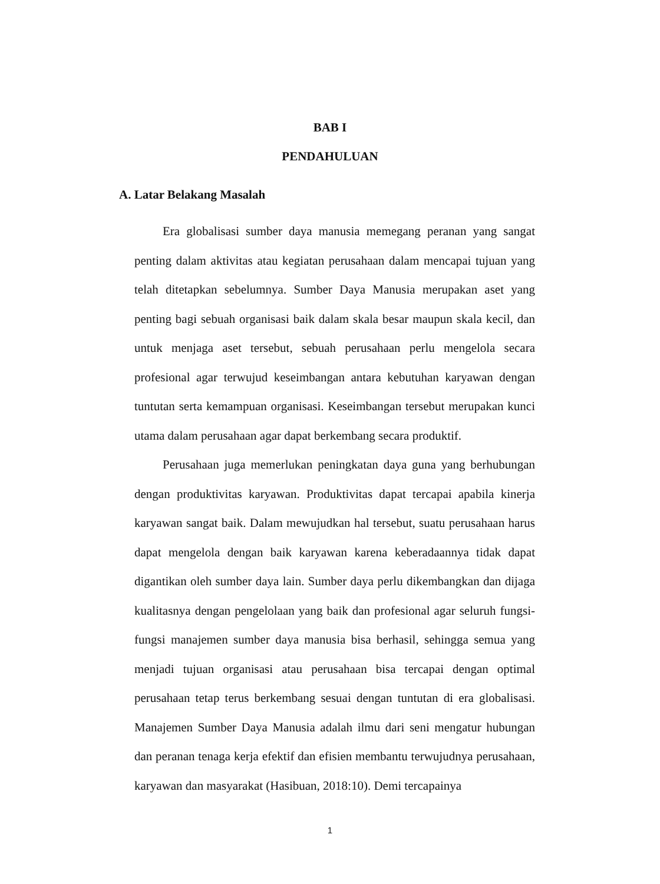BAB I
PENDAHULUAN
A. Latar Belakang Masalah
Era globalisasi sumber daya manusia memegang peranan yang sangat penting dalam aktivitas atau kegiatan perusahaan dalam mencapai tujuan yang telah ditetapkan sebelumnya. Sumber Daya Manusia merupakan aset yang penting bagi sebuah organisasi baik dalam skala besar maupun skala kecil, dan untuk menjaga aset tersebut, sebuah perusahaan perlu mengelola secara profesional agar terwujud keseimbangan antara kebutuhan karyawan dengan tuntutan serta kemampuan organisasi. Keseimbangan tersebut merupakan kunci utama dalam perusahaan agar dapat berkembang secara produktif.
Perusahaan juga memerlukan peningkatan daya guna yang berhubungan dengan produktivitas karyawan. Produktivitas dapat tercapai apabila kinerja karyawan sangat baik. Dalam mewujudkan hal tersebut, suatu perusahaan harus dapat mengelola dengan baik karyawan karena keberadaannya tidak dapat digantikan oleh sumber daya lain. Sumber daya perlu dikembangkan dan dijaga kualitasnya dengan pengelolaan yang baik dan profesional agar seluruh fungsi-fungsi manajemen sumber daya manusia bisa berhasil, sehingga semua yang menjadi tujuan organisasi atau perusahaan bisa tercapai dengan optimal perusahaan tetap terus berkembang sesuai dengan tuntutan di era globalisasi. Manajemen Sumber Daya Manusia adalah ilmu dari seni mengatur hubungan dan peranan tenaga kerja efektif dan efisien membantu terwujudnya perusahaan, karyawan dan masyarakat (Hasibuan, 2018:10). Demi tercapainya
1